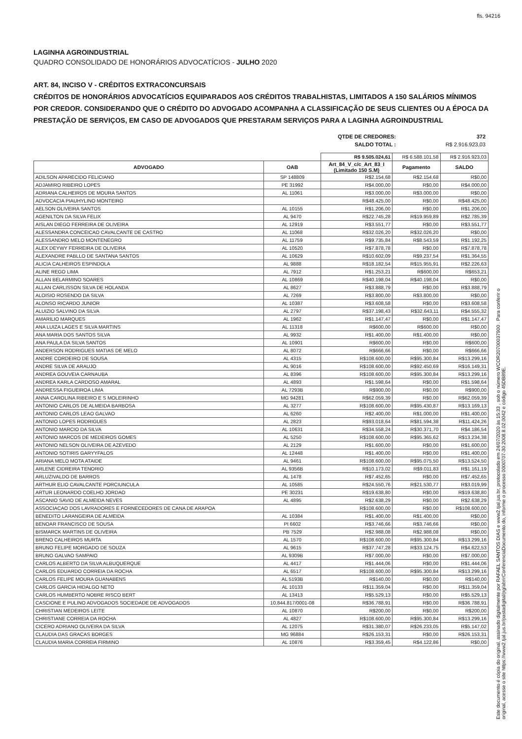fls. 94216
LAGINHA AGROINDUSTRIAL
QUADRO CONSOLIDADO DE HONORÁRIOS ADVOCATÍCIOS - JULHO 2020
ART. 84, INCISO V - CRÉDITOS EXTRACONCURSAIS
CRÉDITOS DE HONORÁRIOS ADVOCATÍCIOS EQUIPARADOS AOS CRÉDITOS TRABALHISTAS, LIMITADOS A 150 SALÁRIOS MÍNIMOS POR CREDOR. CONSIDERANDO QUE O CRÉDITO DO ADVOGADO ACOMPANHA A CLASSIFICAÇÃO DE SEUS CLIENTES OU A ÉPOCA DA PRESTAÇÃO DE SERVIÇOS, EM CASO DE ADVOGADOS QUE PRESTARAM SERVIÇOS PARA A LAGINHA AGROINDUSTRIAL
| QTDE DE CREDORES: | 372 |
| SALDO TOTAL : | R$ 2.916.923,03 |
| | | R$ 9.505.024,61 | R$ 6.588.101,58 | R$ 2.916.923,03 |
| ADVOGADO | OAB | Art_84_V_c/c_Art_83_I (Limitado 150 S.M) | Pagamento | SALDO |
| ADILSON APARECIDO FELICIANO | SP 148809 | R$2.154,68 | R$2.154,68 | R$0,00 |
| ADJAMIRO RIBEIRO LOPES | PE 31992 | R$4.000,00 | R$0,00 | R$4.000,00 |
| ADRIANA CALHEIROS DE MOURA SANTOS | AL 11061 | R$3.000,00 | R$3.000,00 | R$0,00 |
| ADVOCACIA PIAUHYLINO MONTEIRO | | R$48.425,00 | R$0,00 | R$48.425,00 |
| AELSON OLIVEIRA SANTOS | AL 10155 | R$1.206,00 | R$0,00 | R$1.206,00 |
| AGENILTON DA SILVA FELIX | AL 9470 | R$22.745,28 | R$19.959,89 | R$2.785,39 |
| AISLAN DIEGO FERREIRA DE OLIVEIRA | AL 12919 | R$3.551,77 | R$0,00 | R$3.551,77 |
| ALESSANDRA CONCEICAO CAVALCANTE DE CASTRO | AL 11068 | R$32.026,20 | R$32.026,20 | R$0,00 |
| ALESSANDRO MELO MONTENEGRO | AL 11759 | R$9.735,84 | R$8.543,59 | R$1.192,25 |
| ALEX DEYWY FERREIRA DE OLIVEIRA | AL 10520 | R$7.878,78 | R$0,00 | R$7.878,78 |
| ALEXANDRE PABLLO DE SANTANA SANTOS | AL 10629 | R$10.602,09 | R$9.237,54 | R$1.364,55 |
| ALICIA CALHEIROS ESPINDOLA | AL 9888 | R$18.182,54 | R$15.955,91 | R$2.226,63 |
| ALINE REGO LIMA | AL 7912 | R$1.253,21 | R$600,00 | R$653,21 |
| ALLAN BELARMINO SOARES | AL 10869 | R$40.198,04 | R$40.198,04 | R$0,00 |
| ALLAN CARLISSON SILVA DE HOLANDA | AL 8627 | R$3.888,79 | R$0,00 | R$3.888,79 |
| ALOISIO ROSENDO DA SILVA | AL 7269 | R$3.800,00 | R$3.800,00 | R$0,00 |
| ALONSO RICARDO JUNIOR | AL 10387 | R$3.608,58 | R$0,00 | R$3.608,58 |
| ALUIZIO SALVINO DA SILVA | AL 2797 | R$37.198,43 | R$32.643,11 | R$4.555,32 |
| AMARILIO MARQUES | AL 1962 | R$1.147,47 | R$0,00 | R$1.147,47 |
| ANA LUIZA LAGES E SILVA MARTINS | AL 11318 | R$600,00 | R$600,00 | R$0,00 |
| ANA MARIA DOS SANTOS SILVA | AL 9932 | R$1.400,00 | R$1.400,00 | R$0,00 |
| ANA PAULA DA SILVA SANTOS | AL 10901 | R$600,00 | R$0,00 | R$600,00 |
| ANDERSON RODRIGUES MATIAS DE MELO | AL 8072 | R$666,66 | R$0,00 | R$666,66 |
| ANDRE CORDEIRO DE SOUSA | AL 4315 | R$108.600,00 | R$95.300,84 | R$13.299,16 |
| ANDRE SILVA DE ARAUJO | AL 9016 | R$108.600,00 | R$92.450,69 | R$16.149,31 |
| ANDREA GOUVEIA CARNAUBA | AL 8396 | R$108.600,00 | R$95.300,84 | R$13.299,16 |
| ANDREA KARLA CARDOSO AMARAL | AL 4893 | R$1.598,64 | R$0,00 | R$1.598,64 |
| ANDRESSA FIGUEIROA LIMA | AL 7293B | R$900,00 | R$0,00 | R$900,00 |
| ANNA CAROLINA RIBEIRO E S MOLEIRINHO | MG 94281 | R$62.059,39 | R$0,00 | R$62.059,39 |
| ANTONIO CARLOS DE ALMEIDA BARBOSA | AL 3277 | R$108.600,00 | R$95.430,87 | R$13.169,13 |
| ANTONIO CARLOS LEAO GALVAO | AL 6260 | R$2.400,00 | R$1.000,00 | R$1.400,00 |
| ANTONIO LOPES RODRIGUES | AL 2823 | R$93.018,64 | R$81.594,38 | R$11.424,26 |
| ANTONIO MARCIO DA SILVA | AL 10631 | R$34.558,24 | R$30.371,70 | R$4.186,54 |
| ANTONIO MARCOS DE MEDEIROS GOMES | AL 5250 | R$108.600,00 | R$95.365,62 | R$13.234,38 |
| ANTONIO NELSON OLIVEIRA DE AZEVEDO | AL 2129 | R$1.600,00 | R$0,00 | R$1.600,00 |
| ANTONIO SOTIRIS GARYYFALOS | AL 12448 | R$1.400,00 | R$0,00 | R$1.400,00 |
| ARIANA MELO MOTA ATAIDE | AL 9461 | R$108.600,00 | R$95.075,50 | R$13.524,50 |
| ARLENE CIDREIRA TENORIO | AL 9356B | R$10.173,02 | R$9.011,83 | R$1.161,19 |
| ARLUZIVALDO DE BARROS | AL 1478 | R$7.452,65 | R$0,00 | R$7.452,65 |
| ARTHUR ELIO CAVALCANTE PORCIUNCULA | AL 10585 | R$24.550,76 | R$21.530,77 | R$3.019,99 |
| ARTUR LEONARDO COELHO JORDAO | PE 30231 | R$19.638,80 | R$0,00 | R$19.638,80 |
| ASCANIO SAVIO DE ALMEIDA NEVES | AL 4895 | R$2.638,29 | R$0,00 | R$2.638,29 |
| ASSOCIACAO DOS LAVRADORES E FORNECEDORES DE CANA DE ARAPOA | | R$108.600,00 | R$0,00 | R$108.600,00 |
| BENEDITO LARANGEIRA DE ALMEIDA | AL 10384 | R$1.400,00 | R$1.400,00 | R$0,00 |
| BENOAR FRANCISCO DE SOUSA | PI 6602 | R$3.746,66 | R$3.746,66 | R$0,00 |
| BISMARCK MARTINS DE OLIVEIRA | PB 7529 | R$2.988,08 | R$2.988,08 | R$0,00 |
| BRENO CALHEIROS MURTA | AL 1570 | R$108.600,00 | R$95.300,84 | R$13.299,16 |
| BRUNO FELIPE MORGADO DE SOUZA | AL 9615 | R$37.747,28 | R$33.124,75 | R$4.622,53 |
| BRUNO GALVAO SAMPAIO | AL 9309B | R$7.000,00 | R$0,00 | R$7.000,00 |
| CARLOS ALBERTO DA SILVA ALBUQUERQUE | AL 4417 | R$1.444,06 | R$0,00 | R$1.444,06 |
| CARLOS EDUARDO CORREIA DA ROCHA | AL 6517 | R$108.600,00 | R$95.300,84 | R$13.299,16 |
| CARLOS FELIPE MOURA GUANABENS | AL 5193B | R$140,00 | R$0,00 | R$140,00 |
| CARLOS GARCIA HIDALGO NETO | AL 10133 | R$11.359,04 | R$0,00 | R$11.359,04 |
| CARLOS HUMBERTO NOBRE RISCO BERT | AL 13413 | R$5.529,13 | R$0,00 | R$5.529,13 |
| CASCIONE E PULINO ADVOGADOS SOCIEDADE DE ADVOGADOS | 10.844.817/0001-08 | R$36.788,91 | R$0,00 | R$36.788,91 |
| CHRISTIAN MEDEIROS LEITE | AL 10870 | R$200,00 | R$0,00 | R$200,00 |
| CHRISTIANE CORREIA DA ROCHA | AL 4827 | R$108.600,00 | R$95.300,84 | R$13.299,16 |
| CICERO ADRIANO OLIVEIRA DA SILVA | AL 12075 | R$31.380,07 | R$26.233,05 | R$5.147,02 |
| CLAUDIA DAS GRACAS BORGES | MG 96884 | R$26.153,31 | R$0,00 | R$26.153,31 |
| CLAUDIA MARIA CORREIA FIRMINO | AL 10876 | R$3.359,45 | R$4.122,86 | R$0,00 |
Este documento é cópia do original, assinado digitalmente por RAFAEL SANTOS DIAS e www2.tjal.jus.br, protocolado em 24/07/2020 às 15:33 , sob o número WCOR20700037900 . Para conferir o original, acesse o site https://www2.tjal.jus.br/pastadigital/pg/abrirConferenciaDocumento.do, informe o processo 0000707-30.2008.8.02.0042 e código 45DB89E.